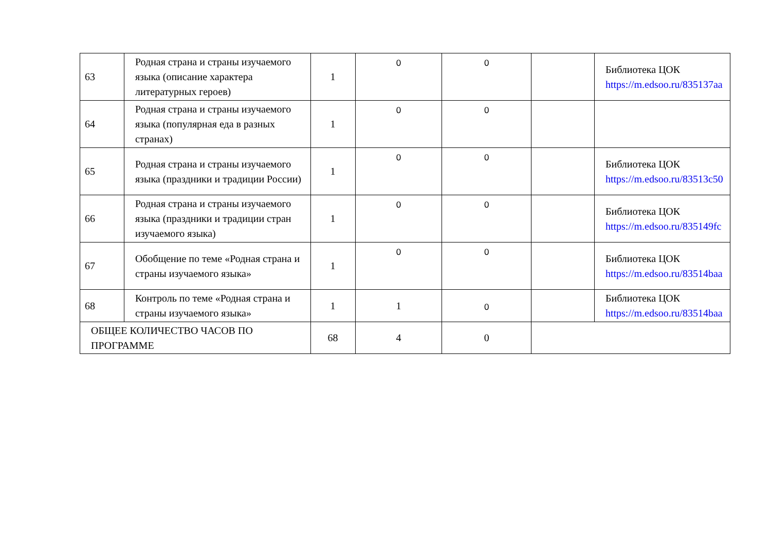| 63 | Родная страна и страны изучаемого языка (описание характера литературных героев) | 1 | 0 | 0 | | Библиотека ЦОК https://m.edsoo.ru/835137aa |
| 64 | Родная страна и страны изучаемого языка (популярная еда в разных странах) | 1 | 0 | 0 | | |
| 65 | Родная страна и страны изучаемого языка (праздники и традиции России) | 1 | 0 | 0 | | Библиотека ЦОК https://m.edsoo.ru/83513c50 |
| 66 | Родная страна и страны изучаемого языка (праздники и традиции стран изучаемого языка) | 1 | 0 | 0 | | Библиотека ЦОК https://m.edsoo.ru/835149fc |
| 67 | Обобщение по теме «Родная страна и страны изучаемого языка» | 1 | 0 | 0 | | Библиотека ЦОК https://m.edsoo.ru/83514baa |
| 68 | Контроль по теме «Родная страна и страны изучаемого языка» | 1 | 1 | 0 | | Библиотека ЦОК https://m.edsoo.ru/83514baa |
| ОБЩЕЕ КОЛИЧЕСТВО ЧАСОВ ПО ПРОГРАММЕ | | 68 | 4 | 0 | | |